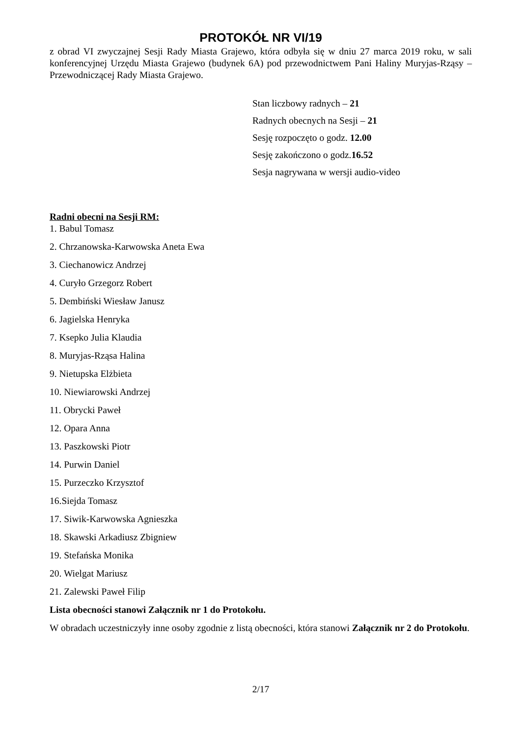PROTOKÓŁ NR VI/19
z obrad VI zwyczajnej Sesji Rady Miasta Grajewo, która odbyła się w dniu 27 marca 2019 roku, w sali konferencyjnej Urzędu Miasta Grajewo (budynek 6A) pod przewodnictwem Pani Haliny Muryjas-Rząsy – Przewodniczącej Rady Miasta Grajewo.
Stan liczbowy radnych – 21
Radnych obecnych na Sesji – 21
Sesję rozpoczęto o godz. 12.00
Sesję zakończono o godz.16.52
Sesja nagrywana w wersji audio-video
Radni obecni na Sesji RM:
1. Babul Tomasz
2. Chrzanowska-Karwowska Aneta Ewa
3. Ciechanowicz Andrzej
4. Curyło Grzegorz Robert
5. Dembiński Wiesław Janusz
6. Jagielska Henryka
7. Ksepko Julia Klaudia
8. Muryjas-Rząsa Halina
9. Nietupska Elżbieta
10. Niewiarowski Andrzej
11. Obrycki Paweł
12. Opara Anna
13. Paszkowski Piotr
14. Purwin Daniel
15. Purzeczko Krzysztof
16.Siejda Tomasz
17. Siwik-Karwowska Agnieszka
18. Skawski Arkadiusz Zbigniew
19. Stefańska Monika
20. Wielgat Mariusz
21. Zalewski Paweł Filip
Lista obecności stanowi Załącznik nr 1 do Protokołu.
W obradach uczestniczyły inne osoby zgodnie z listą obecności, która stanowi Załącznik nr 2 do Protokołu.
2/17